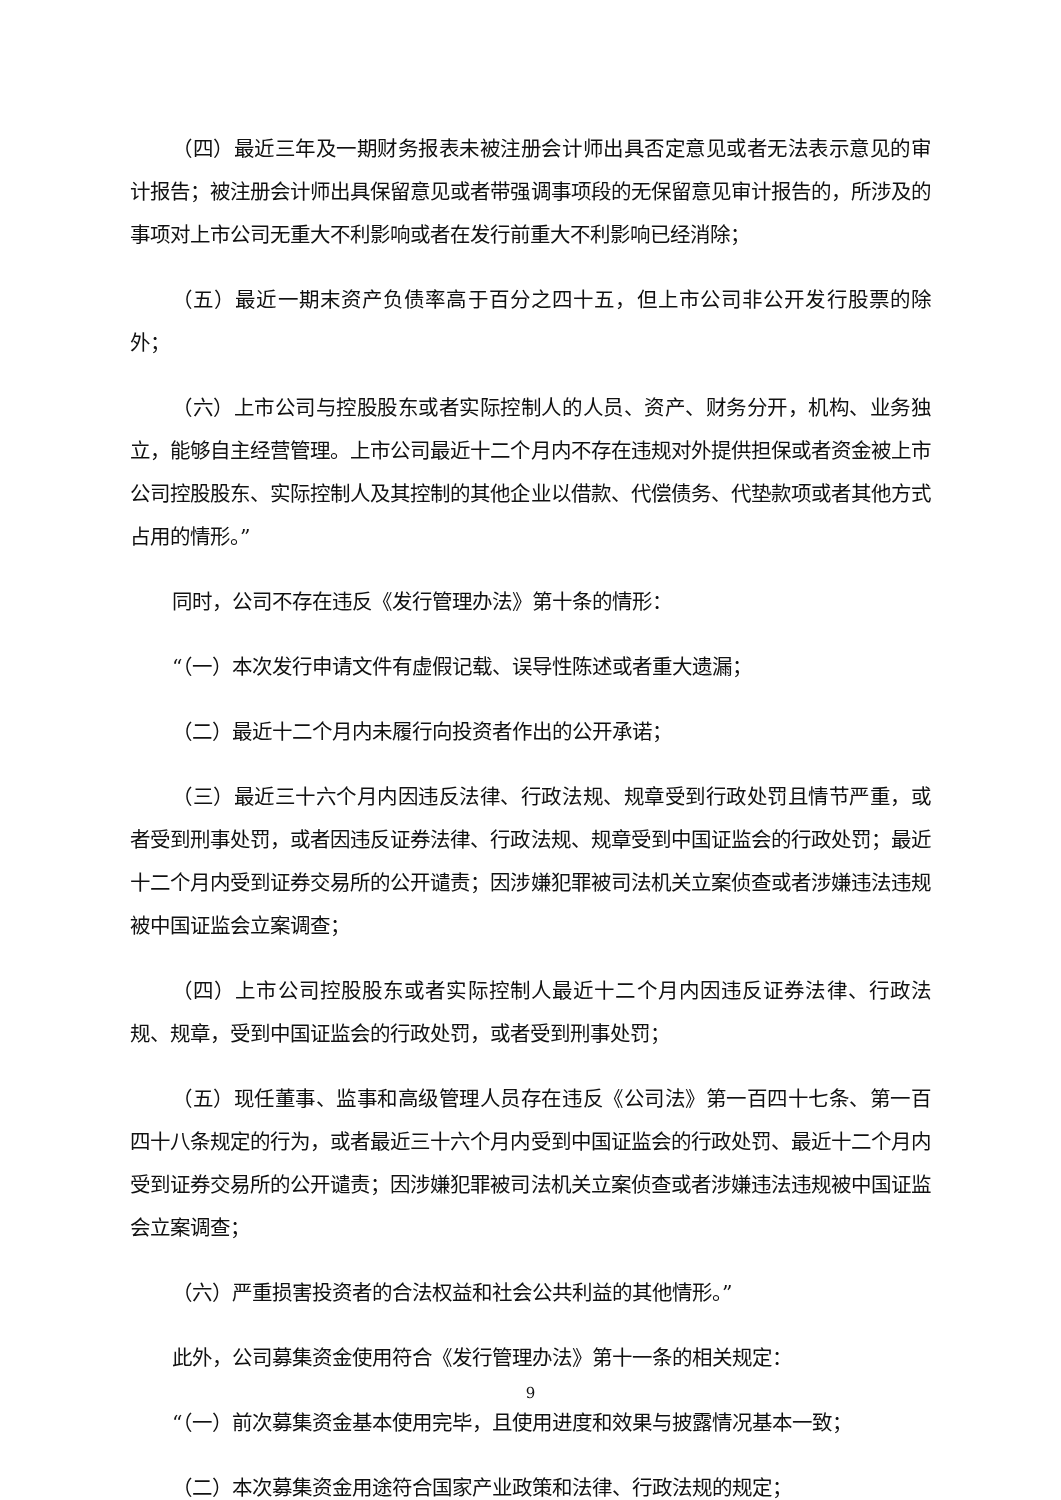（四）最近三年及一期财务报表未被注册会计师出具否定意见或者无法表示意见的审计报告；被注册会计师出具保留意见或者带强调事项段的无保留意见审计报告的，所涉及的事项对上市公司无重大不利影响或者在发行前重大不利影响已经消除；
（五）最近一期末资产负债率高于百分之四十五，但上市公司非公开发行股票的除外；
（六）上市公司与控股股东或者实际控制人的人员、资产、财务分开，机构、业务独立，能够自主经营管理。上市公司最近十二个月内不存在违规对外提供担保或者资金被上市公司控股股东、实际控制人及其控制的其他企业以借款、代偿债务、代垫款项或者其他方式占用的情形。”
同时，公司不存在违反《发行管理办法》第十条的情形：
“（一）本次发行申请文件有虚假记载、误导性陈述或者重大遗漏；
（二）最近十二个月内未履行向投资者作出的公开承诺；
（三）最近三十六个月内因违反法律、行政法规、规章受到行政处罚且情节严重，或者受到刑事处罚，或者因违反证券法律、行政法规、规章受到中国证监会的行政处罚；最近十二个月内受到证券交易所的公开谴责；因涉嫌犯罪被司法机关立案侦查或者涉嫌违法违规被中国证监会立案调查；
（四）上市公司控股股东或者实际控制人最近十二个月内因违反证券法律、行政法规、规章，受到中国证监会的行政处罚，或者受到刑事处罚；
（五）现任董事、监事和高级管理人员存在违反《公司法》第一百四十七条、第一百四十八条规定的行为，或者最近三十六个月内受到中国证监会的行政处罚、最近十二个月内受到证券交易所的公开谴责；因涉嫌犯罪被司法机关立案侦查或者涉嫌违法违规被中国证监会立案调查；
（六）严重损害投资者的合法权益和社会公共利益的其他情形。”
此外，公司募集资金使用符合《发行管理办法》第十一条的相关规定：
“（一）前次募集资金基本使用完毕，且使用进度和效果与披露情况基本一致；
（二）本次募集资金用途符合国家产业政策和法律、行政法规的规定；
9